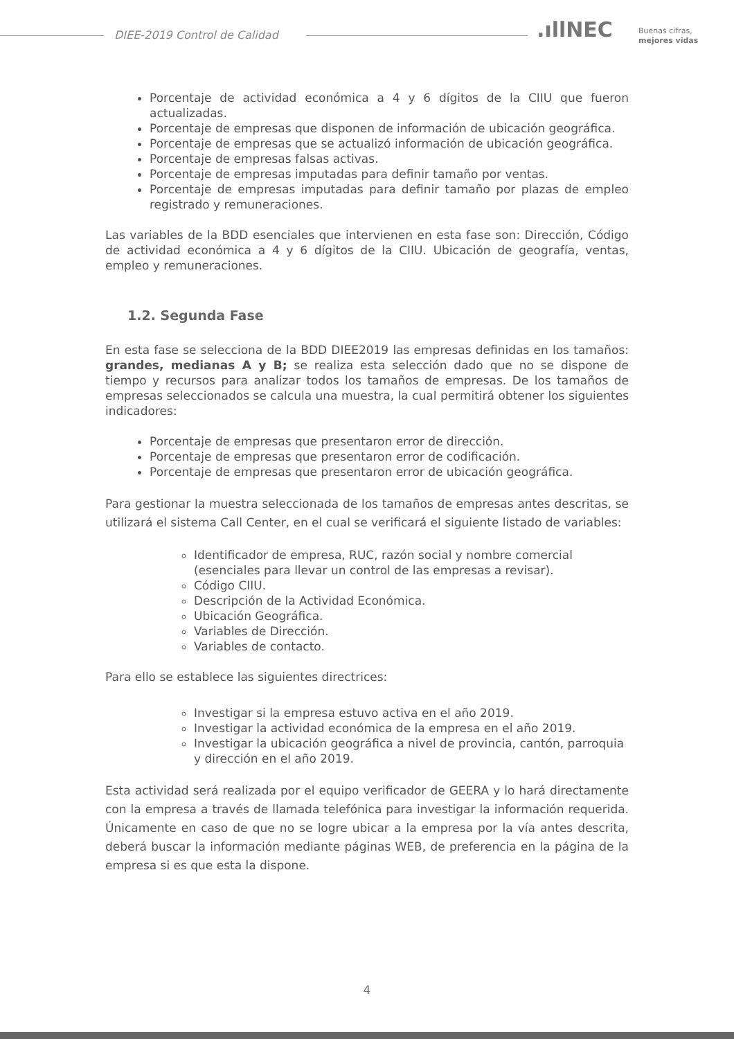DIEE-2019 Control de Calidad .ıllNEC
Buenas cifras,
mejores vidas
Porcentaje de actividad económica a 4 y 6 dígitos de la CIIU que fueron actualizadas.
Porcentaje de empresas que disponen de información de ubicación geográfica.
Porcentaje de empresas que se actualizó información de ubicación geográfica.
Porcentaje de empresas falsas activas.
Porcentaje de empresas imputadas para definir tamaño por ventas.
Porcentaje de empresas imputadas para definir tamaño por plazas de empleo registrado y remuneraciones.
Las variables de la BDD esenciales que intervienen en esta fase son: Dirección, Código de actividad económica a 4 y 6 dígitos de la CIIU. Ubicación de geografía, ventas, empleo y remuneraciones.
1.2. Segunda Fase
En esta fase se selecciona de la BDD DIEE2019 las empresas definidas en los tamaños: grandes, medianas A y B; se realiza esta selección dado que no se dispone de tiempo y recursos para analizar todos los tamaños de empresas. De los tamaños de empresas seleccionados se calcula una muestra, la cual permitirá obtener los siguientes indicadores:
Porcentaje de empresas que presentaron error de dirección.
Porcentaje de empresas que presentaron error de codificación.
Porcentaje de empresas que presentaron error de ubicación geográfica.
Para gestionar la muestra seleccionada de los tamaños de empresas antes descritas, se utilizará el sistema Call Center, en el cual se verificará el siguiente listado de variables:
Identificador de empresa, RUC, razón social y nombre comercial (esenciales para llevar un control de las empresas a revisar).
Código CIIU.
Descripción de la Actividad Económica.
Ubicación Geográfica.
Variables de Dirección.
Variables de contacto.
Para ello se establece las siguientes directrices:
Investigar si la empresa estuvo activa en el año 2019.
Investigar la actividad económica de la empresa en el año 2019.
Investigar la ubicación geográfica a nivel de provincia, cantón, parroquia y dirección en el año 2019.
Esta actividad será realizada por el equipo verificador de GEERA y lo hará directamente con la empresa a través de llamada telefónica para investigar la información requerida. Únicamente en caso de que no se logre ubicar a la empresa por la vía antes descrita, deberá buscar la información mediante páginas WEB, de preferencia en la página de la empresa si es que esta la dispone.
4